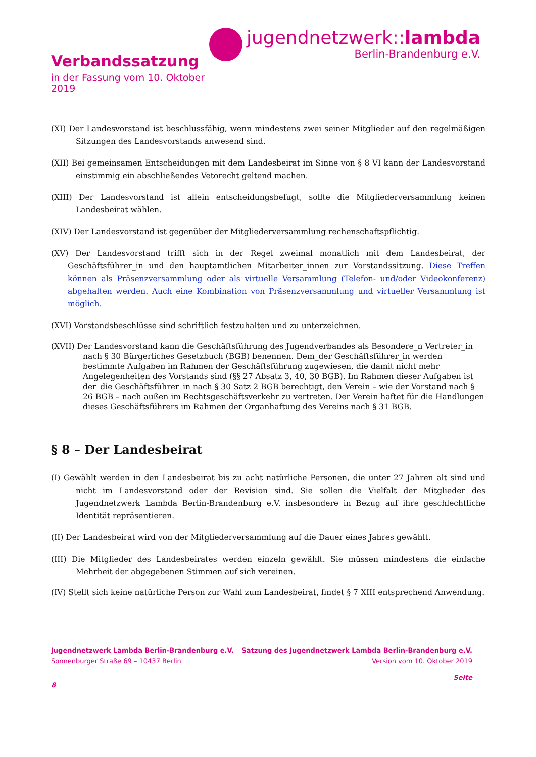Verbandssatzung
in der Fassung vom 10. Oktober 2019
jugendnetzwerk::lambda
Berlin-Brandenburg e.V.
(XI) Der Landesvorstand ist beschlussfähig, wenn mindestens zwei seiner Mitglieder auf den regelmäßigen Sitzungen des Landesvorstands anwesend sind.
(XII) Bei gemeinsamen Entscheidungen mit dem Landesbeirat im Sinne von § 8 VI kann der Landesvorstand einstimmig ein abschließendes Vetorecht geltend machen.
(XIII) Der Landesvorstand ist allein entscheidungsbefugt, sollte die Mitgliederversammlung keinen Landesbeirat wählen.
(XIV) Der Landesvorstand ist gegenüber der Mitgliederversammlung rechenschaftspflichtig.
(XV) Der Landesvorstand trifft sich in der Regel zweimal monatlich mit dem Landesbeirat, der Geschäftsführer_in und den hauptamtlichen Mitarbeiter_innen zur Vorstandssitzung. Diese Treffen können als Präsenzversammlung oder als virtuelle Versammlung (Telefon- und/oder Videokonferenz) abgehalten werden. Auch eine Kombination von Präsenzversammlung und virtueller Versammlung ist möglich.
(XVI) Vorstandsbeschlüsse sind schriftlich festzuhalten und zu unterzeichnen.
(XVII) Der Landesvorstand kann die Geschäftsführung des Jugendverbandes als Besondere_n Vertreter_in nach § 30 Bürgerliches Gesetzbuch (BGB) benennen. Dem_der Geschäftsführer_in werden bestimmte Aufgaben im Rahmen der Geschäftsführung zugewiesen, die damit nicht mehr Angelegenheiten des Vorstands sind (§§ 27 Absatz 3, 40, 30 BGB). Im Rahmen dieser Aufgaben ist der_die Geschäftsführer_in nach § 30 Satz 2 BGB berechtigt, den Verein – wie der Vorstand nach § 26 BGB – nach außen im Rechtsgeschäftsverkehr zu vertreten. Der Verein haftet für die Handlungen dieses Geschäftsführers im Rahmen der Organhaftung des Vereins nach § 31 BGB.
§ 8 – Der Landesbeirat
(I) Gewählt werden in den Landesbeirat bis zu acht natürliche Personen, die unter 27 Jahren alt sind und nicht im Landesvorstand oder der Revision sind. Sie sollen die Vielfalt der Mitglieder des Jugendnetzwerk Lambda Berlin-Brandenburg e.V. insbesondere in Bezug auf ihre geschlechtliche Identität repräsentieren.
(II) Der Landesbeirat wird von der Mitgliederversammlung auf die Dauer eines Jahres gewählt.
(III) Die Mitglieder des Landesbeirates werden einzeln gewählt. Sie müssen mindestens die einfache Mehrheit der abgegebenen Stimmen auf sich vereinen.
(IV) Stellt sich keine natürliche Person zur Wahl zum Landesbeirat, findet § 7 XIII entsprechend Anwendung.
Jugendnetzwerk Lambda Berlin-Brandenburg e.V. Satzung des Jugendnetzwerk Lambda Berlin-Brandenburg e.V.
Sonnenburger Straße 69 – 10437 Berlin Version vom 10. Oktober 2019
Seite
8